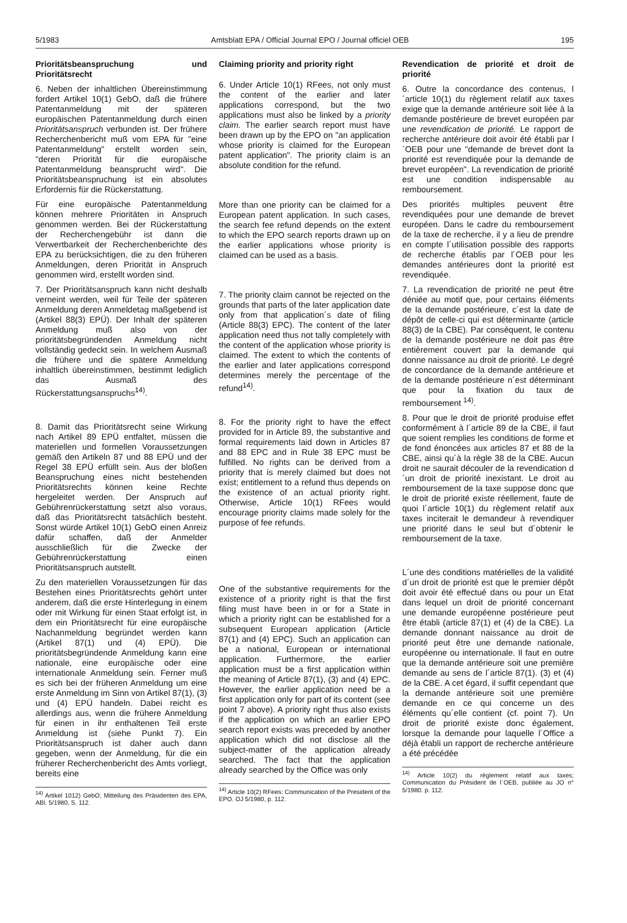5/1983 Amtsblatt EPA / Official Journal EPO / Journal officiel OEB 195
Prioritätsbeanspruchung und Prioritätsrecht
6. Neben der inhaltlichen Übereinstimmung fordert Artikel 10(1) GebO, daß die frühere Patentanmeldung mit der späteren europäischen Patentanmeldung durch einen Prioritätsanspruch verbunden ist. Der frühere Recherchenbericht muß vom EPA für "eine Patentanmeldung" erstellt worden sein, "deren Priorität für die europäische Patentanmeldung beansprucht wird". Die Prioritätsbeanspruchung ist ein absolutes Erfordernis für die Rückerstattung.
Für eine europäische Patentanmeldung können mehrere Prioritäten in Anspruch genommen werden. Bei der Rückerstattung der Recherchengebühr ist dann die Verwertbarkeit der Recherchenberichte des EPA zu berücksichtigen, die zu den früheren Anmeldungen, deren Priorität in Anspruch genommen wird, erstellt worden sind.
7. Der Prioritätsanspruch kann nicht deshalb verneint werden, weil für Teile der späteren Anmeldung deren Anmeldetag maßgebend ist (Artikel 88(3) EPÜ). Der Inhalt der späteren Anmeldung muß also von der prioritätsbegründenden Anmeldung nicht vollständig gedeckt sein. In welchem Ausmaß die frühere und die spätere Anmeldung inhaltlich übereinstimmen, bestimmt lediglich das Ausmaß des Rückerstattungsanspruchs<sup>14)</sup>.
8. Damit das Prioritätsrecht seine Wirkung nach Artikel 89 EPÜ entfaltet, müssen die materiellen und formellen Voraussetzungen gemäß den Artikeln 87 und 88 EPÜ und der Regel 38 EPÜ erfüllt sein. Aus der bloßen Beanspruchung eines nicht bestehenden Prioritätsrechts können keine Rechte hergeleitet werden. Der Anspruch auf Gebührenrückerstattung setzt also voraus, daß das Prioritätsrecht tatsächlich besteht. Sonst würde Artikel 10(1) GebO einen Anreiz dafür schaffen, daß der Anmelder ausschließlich für die Zwecke der Gebührenrückerstattung einen Prioritätsanspruch autstellt.
Zu den materiellen Voraussetzungen für das Bestehen eines Prioritätsrechts gehört unter anderem, daß die erste Hinterlegung in einem oder mit Wirkung für einen Staat erfolgt ist, in dem ein Prioritätsrecht für eine europäische Nachanmeldung begründet werden kann (Artikel 87(1) und (4) EPÜ). Die prioritätsbegründende Anmeldung kann eine nationale, eine europäische oder eine internationale Anmeldung sein. Ferner muß es sich bei der früheren Anmeldung um eine erste Anmeldung im Sinn von Artikel 87(1), (3) und (4) EPÜ handeln. Dabei reicht es allerdings aus, wenn die frühere Anmeldung für einen in ihr enthaltenen Teil erste Anmeldung ist (siehe Punkt 7). Ein Prioritätsanspruch ist daher auch dann gegeben, wenn der Anmeldung, für die ein früherer Recherchenbericht des Amts vorliegt, bereits eine
<sup>14)</sup> Artikel 1012) GebO; Mitteilung des Präsidenten des EPA, ABl. 5/1980, S. 112.
Claiming priority and priority right
6. Under Article 10(1) RFees, not only must the content of the earlier and later applications correspond, but the two applications must also be linked by a priority claim. The earlier search report must have been drawn up by the EPO on "an application whose priority is claimed for the European patent application". The priority claim is an absolute condition for the refund.
More than one priority can be claimed for a European patent application. In such cases, the search fee refund depends on the extent to which the EPO search reports drawn up on the earlier applications whose priority is claimed can be used as a basis.
7. The priority claim cannot be rejected on the grounds that parts of the later application date only from that application´s date of filing (Article 88(3) EPC). The content of the later application need thus not tally completely with the content of the application whose priority is claimed. The extent to which the contents of the earlier and later applications correspond determines merely the percentage of the refund<sup>14)</sup>.
8. For the priority right to have the effect provided for in Article 89, the substantive and formal requirements laid down in Articles 87 and 88 EPC and in Rule 38 EPC must be fulfilled. No rights can be derived from a priority that is merely claimed but does not exist; entitlement to a refund thus depends on the existence of an actual priority right. Otherwise, Article 10(1) RFees would encourage priority claims made solely for the purpose of fee refunds.
One of the substantive requirements for the existence of a priority right is that the first filing must have been in or for a State in which a priority right can be established for a subsequent European application (Article 87(1) and (4) EPC). Such an application can be a national, European or international application. Furthermore, the earlier application must be a first application within the meaning of Article 87(1), (3) and (4) EPC. However, the earlier application need be a first application only for part of its content (see point 7 above). A priority right thus also exists if the application on which an earlier EPO search report exists was preceded by another application which did not disclose all the subject-matter of the application already searched. The fact that the application already searched by the Office was only
<sup>14)</sup> Article 10(2) RFees: Communication of the President of the EPO. OJ 5/1980, p. 112.
Revendication de priorité et droit de priorité
6. Outre la concordance des contenus, l´article 10(1) du règlement relatif aux taxes exige que la demande antérieure soit liée à la demande postérieure de brevet européen par une revendication de priorité. Le rapport de recherche antérieure doit avoir été établi par l´OEB pour une "demande de brevet dont la priorité est revendiquée pour la demande de brevet européen". La revendication de priorité est une condition indispensable au remboursement.
Des priorités multiples peuvent être revendiquées pour une demande de brevet européen. Dans le cadre du remboursement de la taxe de recherche, il y a lieu de prendre en compte l´utilisation possible des rapports de recherche établis par l´OEB pour les demandes antérieures dont la priorité est revendiquée.
7. La revendication de priorité ne peut être déniée au motif que, pour certains éléments de la demande postérieure, c´est la date de dépôt de celle-ci qui est déterminante (article 88(3) de la CBE). Par conséquent, le contenu de la demande postérieure ne doit pas être entièrement couvert par la demande qui donne naissance au droit de priorité. Le degré de concordance de la demande antérieure et de la demande postérieure n´est déterminant que pour la fixation du taux de remboursement <sup>14)</sup>.
8. Pour que le droit de priorité produise effet conformément à l´article 89 de la CBE, il faut que soient remplies les conditions de forme et de fond énoncées aux articles 87 et 88 de la CBE, ainsi qu´à la règle 38 de la CBE. Aucun droit ne saurait découler de la revendication d´un droit de priorité inexistant. Le droit au remboursement de la taxe suppose donc que le droit de priorité existe réellement, faute de quoi l´article 10(1) du règlement relatif aux taxes inciterait le demandeur à revendiquer une priorité dans le seul but d´obtenir le remboursement de la taxe.
L´une des conditions matérielles de la validité d´un droit de priorité est que le premier dépôt doit avoir été effectué dans ou pour un Etat dans lequel un droit de priorité concernant une demande européenne postérieure peut être établi (article 87(1) et (4) de la CBE). La demande donnant naissance au droit de priorité peut être une demande nationale, européenne ou internationale. Il faut en outre que la demande antérieure soit une première demande au sens de l´article 87(1). (3) et (4) de la CBE. A cet égard, il suffit cependant que la demande antérieure soit une première demande en ce qui concerne un des éléments qu´elle contient (cf. point 7). Un droit de priorité existe donc également, lorsque la demande pour laquelle l´Office a déjà établi un rapport de recherche antérieure a été précédée
<sup>14)</sup> Article 10(2) du règlement relatif aux taxes; Communication du Président de l´OEB, publiée au JO n° 5/1980. p. 112.